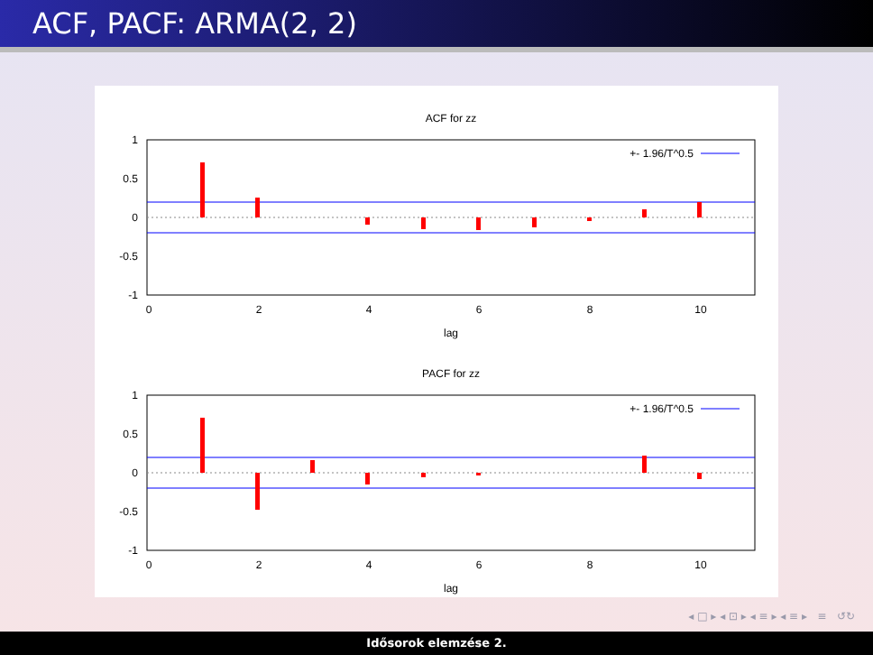ACF, PACF: ARMA(2, 2)
ACF for zz
1
0.5
0
-0.5
-1
0
2
4
6
8
10
lag
+- 1.96/T^0.5
PACF for zz
1
0.5
0
-0.5
-1
0
2
4
6
8
10
lag
+- 1.96/T^0.5
◂ □ ▸ ◂ ⊡ ▸ ◂ ≡ ▸ ◂ ≡ ▸ ≡ ↺↻
Idősorok elemzése 2.